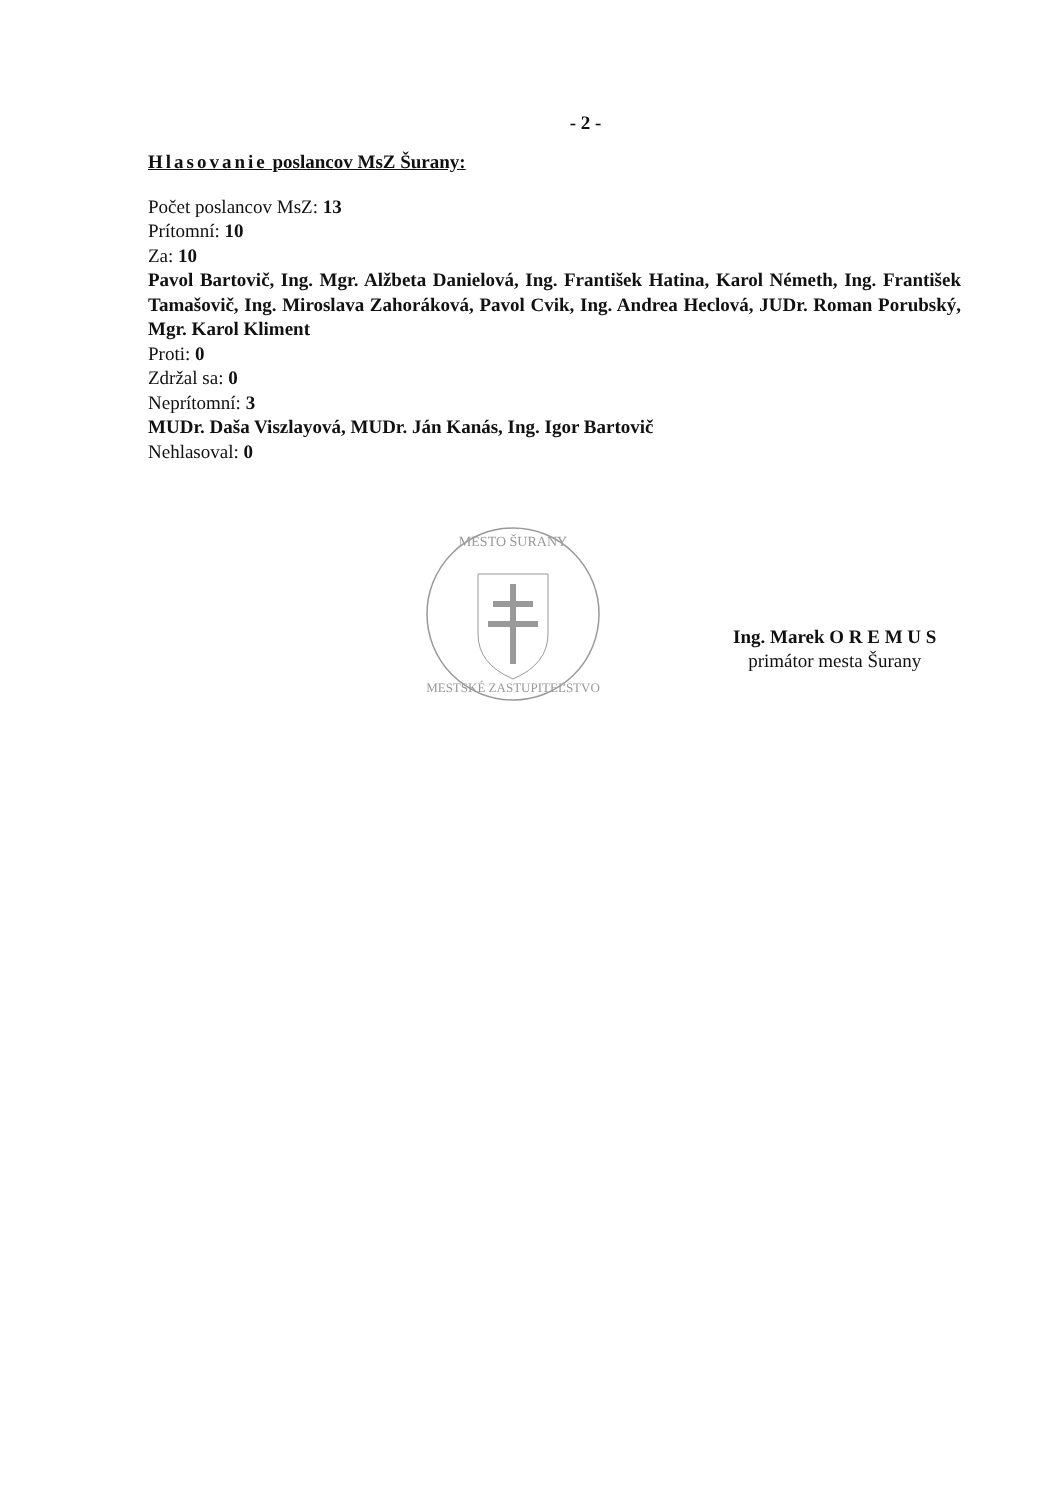- 2 -
Hlasovanie poslancov MsZ Šurany:
Počet poslancov MsZ: 13
Prítomní: 10
Za: 10
Pavol Bartovič, Ing. Mgr. Alžbeta Danielová, Ing. František Hatina, Karol Németh, Ing. František Tamašovič, Ing. Miroslava Zahoráková, Pavol Cvik, Ing. Andrea Heclová, JUDr. Roman Porubský, Mgr. Karol Kliment
Proti: 0
Zdržal sa: 0
Neprítomní: 3
MUDr. Daša Viszlayová, MUDr. Ján Kanás, Ing. Igor Bartovič
Nehlasoval: 0
MESTO ŠURANY
MESTSKÉ ZASTUPITEĽSTVO
Ing. Marek O R E M U S
primátor mesta Šurany